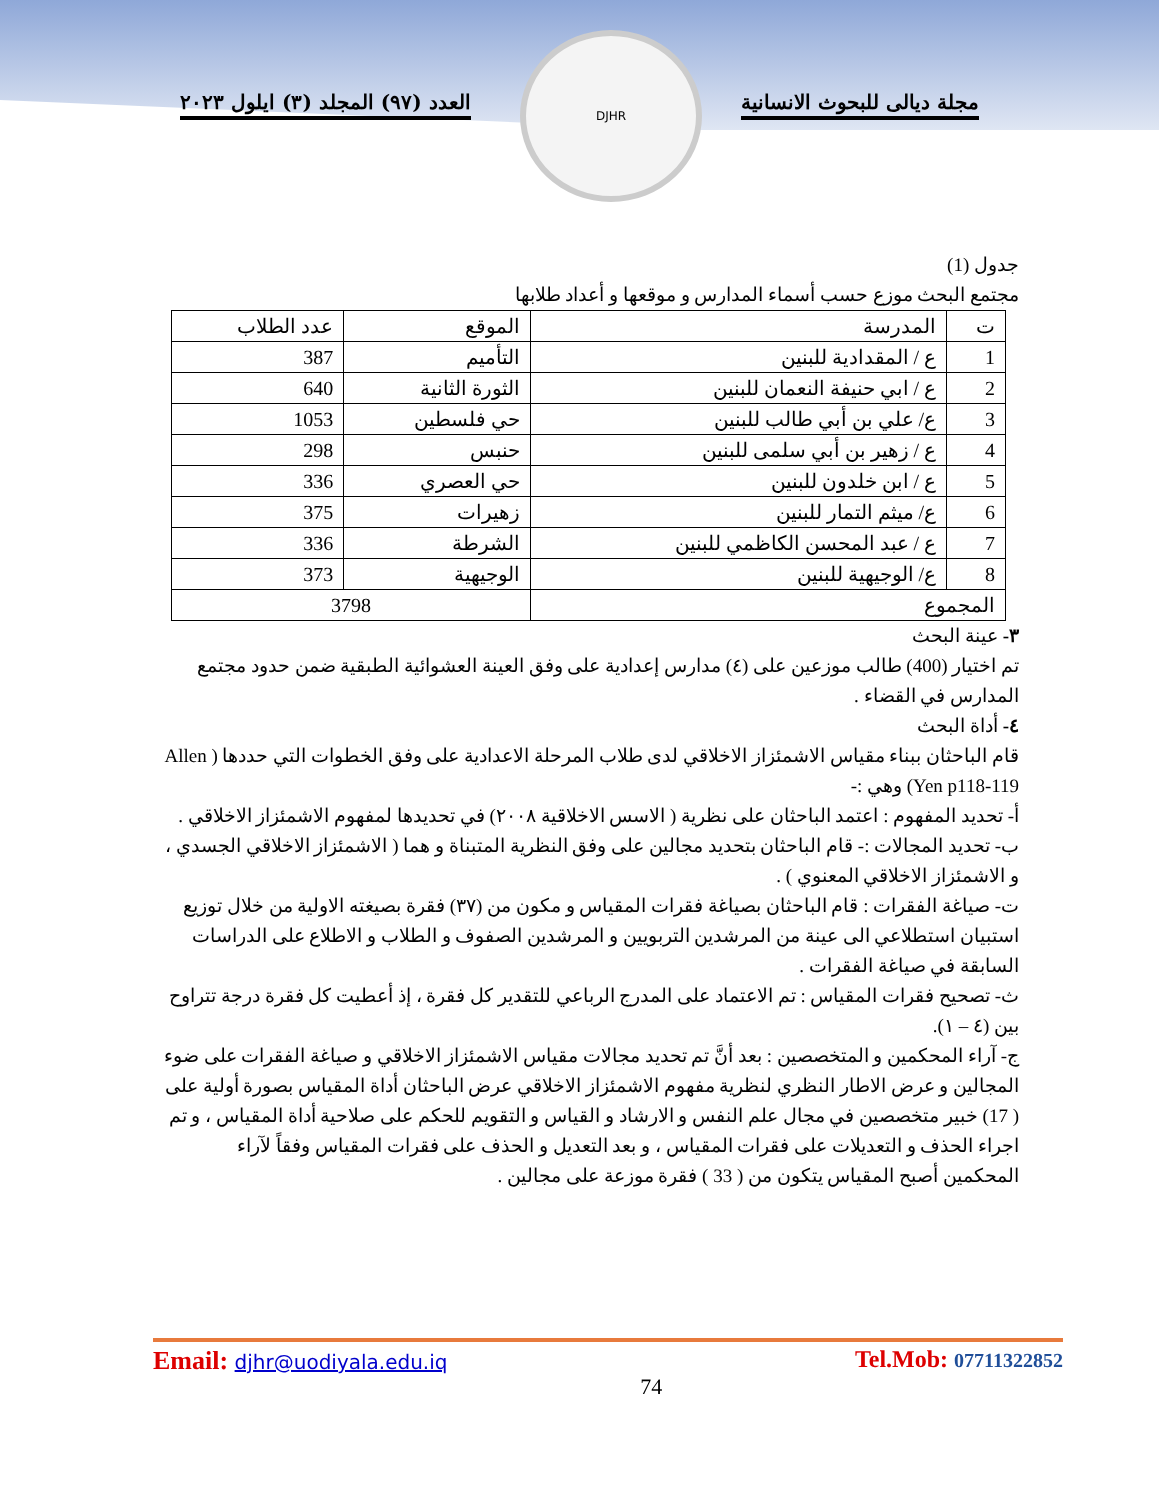مجلة ديالى للبحوث الانسانية العدد (٩٧) المجلد (٣) ايلول ٢٠٢٣
DJHR
جدول (1)
مجتمع البحث موزع حسب أسماء المدارس و موقعها و أعداد طلابها
| ت | المدرسة | الموقع | عدد الطلاب |
| --- | --- | --- | --- |
| 1 | ع / المقدادية للبنين | التأميم | 387 |
| 2 | ع / ابي حنيفة النعمان للبنين | الثورة الثانية | 640 |
| 3 | ع/ علي بن أبي طالب للبنين | حي فلسطين | 1053 |
| 4 | ع / زهير بن أبي سلمى للبنين | حنبس | 298 |
| 5 | ع / ابن خلدون للبنين | حي العصري | 336 |
| 6 | ع/ ميثم التمار للبنين | زهيرات | 375 |
| 7 | ع / عبد المحسن الكاظمي للبنين | الشرطة | 336 |
| 8 | ع/ الوجيهية للبنين | الوجيهية | 373 |
| المجموع | | 3798 | |
٣- عينة البحث
تم اختيار (400) طالب موزعين على (٤) مدارس إعدادية على وفق العينة العشوائية الطبقية ضمن حدود مجتمع المدارس في القضاء .
٤- أداة البحث
قام الباحثان ببناء مقياس الاشمئزاز الاخلاقي لدى طلاب المرحلة الاعدادية على وفق الخطوات التي حددها ( Allen Yen p118-119) وهي :-
أ- تحديد المفهوم : اعتمد الباحثان على نظرية ( الاسس الاخلاقية ٢٠٠٨) في تحديدها لمفهوم الاشمئزاز الاخلاقي .
ب- تحديد المجالات :- قام الباحثان بتحديد مجالين على وفق النظرية المتبناة و هما ( الاشمئزاز الاخلاقي الجسدي ، و الاشمئزاز الاخلاقي المعنوي ) .
ت- صياغة الفقرات : قام الباحثان بصياغة فقرات المقياس و مكون من (٣٧) فقرة بصيغته الاولية من خلال توزيع استبيان استطلاعي الى عينة من المرشدين التربويين و المرشدين الصفوف و الطلاب و الاطلاع على الدراسات السابقة في صياغة الفقرات .
ث- تصحيح فقرات المقياس : تم الاعتماد على المدرج الرباعي للتقدير كل فقرة ، إذ أعطيت كل فقرة درجة تتراوح بين (٤ – ١).
ج- آراء المحكمين و المتخصصين : بعد أنَّ تم تحديد مجالات مقياس الاشمئزاز الاخلاقي و صياغة الفقرات على ضوء المجالين و عرض الاطار النظري لنظرية مفهوم الاشمئزاز الاخلاقي عرض الباحثان أداة المقياس بصورة أولية على ( 17) خبير متخصصين في مجال علم النفس و الارشاد و القياس و التقويم للحكم على صلاحية أداة المقياس ، و تم اجراء الحذف و التعديلات على فقرات المقياس ، و بعد التعديل و الحذف على فقرات المقياس وفقاً لآراء المحكمين أصبح المقياس يتكون من ( 33 ) فقرة موزعة على مجالين .
Email: djhr@uodiyala.edu.iq
74
Tel.Mob: 07711322852